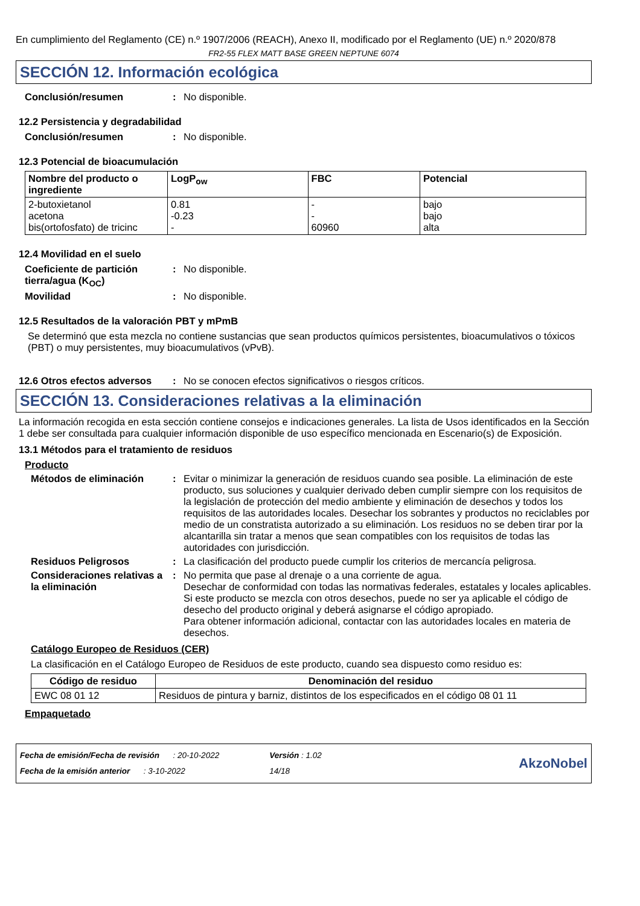En cumplimiento del Reglamento (CE) n.º 1907/2006 (REACH), Anexo II, modificado por el Reglamento (UE) n.º 2020/878
FR2-55 FLEX MATT BASE GREEN NEPTUNE 6074
SECCIÓN 12. Información ecológica
Conclusión/resumen: No disponible.
12.2 Persistencia y degradabilidad
Conclusión/resumen: No disponible.
12.3 Potencial de bioacumulación
| Nombre del producto o ingrediente | LogP<sub>ow</sub> | FBC | Potencial |
| --- | --- | --- | --- |
| 2-butoxietanol acetona bis(ortofosfato) de tricinc | 0.81 -0.23 - | - - 60960 | bajo bajo alta |
12.4 Movilidad en el suelo
Coeficiente de partición tierra/agua (K<sub>OC</sub>): No disponible.
Movilidad: No disponible.
12.5 Resultados de la valoración PBT y mPmB
Se determinó que esta mezcla no contiene sustancias que sean productos químicos persistentes, bioacumulativos o tóxicos (PBT) o muy persistentes, muy bioacumulativos (vPvB).
12.6 Otros efectos adversos: No se conocen efectos significativos o riesgos críticos.
SECCIÓN 13. Consideraciones relativas a la eliminación
La información recogida en esta sección contiene consejos e indicaciones generales. La lista de Usos identificados en la Sección 1 debe ser consultada para cualquier información disponible de uso específico mencionada en Escenario(s) de Exposición.
13.1 Métodos para el tratamiento de residuos
Producto
Métodos de eliminación: Evitar o minimizar la generación de residuos cuando sea posible. La eliminación de este producto, sus soluciones y cualquier derivado deben cumplir siempre con los requisitos de la legislación de protección del medio ambiente y eliminación de desechos y todos los requisitos de las autoridades locales. Desechar los sobrantes y productos no reciclables por medio de un constratista autorizado a su eliminación. Los residuos no se deben tirar por la alcantarilla sin tratar a menos que sean compatibles con los requisitos de todas las autoridades con jurisdicción.
Residuos Peligrosos: La clasificación del producto puede cumplir los criterios de mercancía peligrosa.
Consideraciones relativas a la eliminación: No permita que pase al drenaje o a una corriente de agua.
Desechar de conformidad con todas las normativas federales, estatales y locales aplicables.
Si este producto se mezcla con otros desechos, puede no ser ya aplicable el código de desecho del producto original y deberá asignarse el código apropiado.
Para obtener información adicional, contactar con las autoridades locales en materia de desechos.
Catálogo Europeo de Residuos (CER)
La clasificación en el Catálogo Europeo de Residuos de este producto, cuando sea dispuesto como residuo es:
| Código de residuo | Denominación del residuo |
| --- | --- |
| EWC 08 01 12 | Residuos de pintura y barniz, distintos de los especificados en el código 08 01 11 |
Empaquetado
Fecha de emisión/Fecha de revisión : 20-10-2022
Fecha de la emisión anterior : 3-10-2022
Versión : 1.02
14/18
AkzoNobel